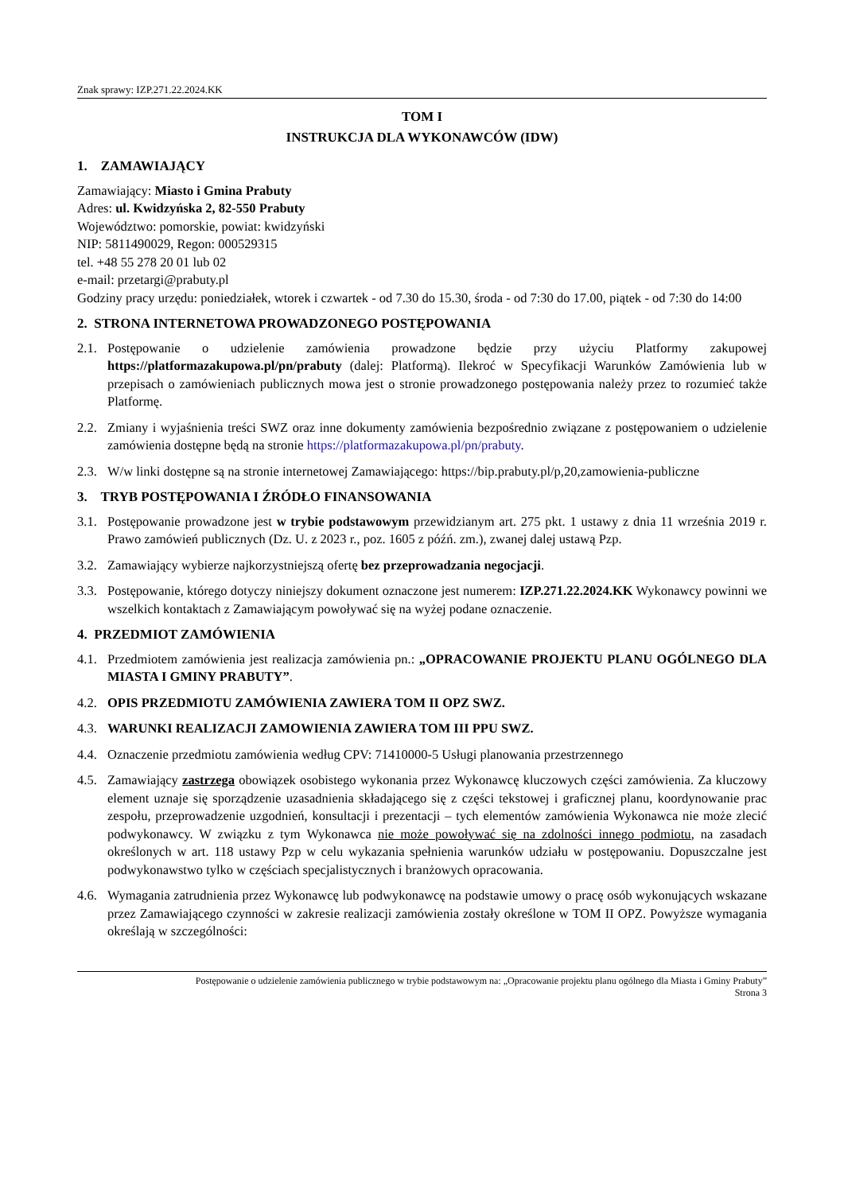Znak sprawy: IZP.271.22.2024.KK
TOM I
INSTRUKCJA DLA WYKONAWCÓW (IDW)
1. ZAMAWIAJĄCY
Zamawiający: Miasto i Gmina Prabuty
Adres: ul. Kwidzyńska 2, 82-550 Prabuty
Województwo: pomorskie, powiat: kwidzyński
NIP: 5811490029, Regon: 000529315
tel. +48 55 278 20 01 lub 02
e-mail: przetargi@prabuty.pl
Godziny pracy urzędu: poniedziałek, wtorek i czwartek - od 7.30 do 15.30, środa - od 7:30 do 17.00, piątek - od 7:30 do 14:00
2. STRONA INTERNETOWA PROWADZONEGO POSTĘPOWANIA
2.1. Postępowanie o udzielenie zamówienia prowadzone będzie przy użyciu Platformy zakupowej https://platformazakupowa.pl/pn/prabuty (dalej: Platformą). Ilekroć w Specyfikacji Warunków Zamówienia lub w przepisach o zamówieniach publicznych mowa jest o stronie prowadzonego postępowania należy przez to rozumieć także Platformę.
2.2. Zmiany i wyjaśnienia treści SWZ oraz inne dokumenty zamówienia bezpośrednio związane z postępowaniem o udzielenie zamówienia dostępne będą na stronie https://platformazakupowa.pl/pn/prabuty.
2.3. W/w linki dostępne są na stronie internetowej Zamawiającego: https://bip.prabuty.pl/p,20,zamowienia-publiczne
3. TRYB POSTĘPOWANIA I ŹRÓDŁO FINANSOWANIA
3.1. Postępowanie prowadzone jest w trybie podstawowym przewidzianym art. 275 pkt. 1 ustawy z dnia 11 września 2019 r. Prawo zamówień publicznych (Dz. U. z 2023 r., poz. 1605 z późń. zm.), zwanej dalej ustawą Pzp.
3.2. Zamawiający wybierze najkorzystniejszą ofertę bez przeprowadzania negocjacji.
3.3. Postępowanie, którego dotyczy niniejszy dokument oznaczone jest numerem: IZP.271.22.2024.KK Wykonawcy powinni we wszelkich kontaktach z Zamawiającym powoływać się na wyżej podane oznaczenie.
4. PRZEDMIOT ZAMÓWIENIA
4.1. Przedmiotem zamówienia jest realizacja zamówienia pn.: „OPRACOWANIE PROJEKTU PLANU OGÓLNEGO DLA MIASTA I GMINY PRABUTY”.
4.2. OPIS PRZEDMIOTU ZAMÓWIENIA ZAWIERA TOM II OPZ SWZ.
4.3. WARUNKI REALIZACJI ZAMOWIENIA ZAWIERA TOM III PPU SWZ.
4.4. Oznaczenie przedmiotu zamówienia według CPV: 71410000-5 Usługi planowania przestrzennego
4.5. Zamawiający zastrzega obowiązek osobistego wykonania przez Wykonawcę kluczowych części zamówienia. Za kluczowy element uznaje się sporządzenie uzasadnienia składającego się z części tekstowej i graficznej planu, koordynowanie prac zespołu, przeprowadzenie uzgodnień, konsultacji i prezentacji – tych elementów zamówienia Wykonawca nie może zlecić podwykonawcy. W związku z tym Wykonawca nie może powoływać się na zdolności innego podmiotu, na zasadach określonych w art. 118 ustawy Pzp w celu wykazania spełnienia warunków udziału w postępowaniu. Dopuszczalne jest podwykonawstwo tylko w częściach specjalistycznych i branżowych opracowania.
4.6. Wymagania zatrudnienia przez Wykonawcę lub podwykonawcę na podstawie umowy o pracę osób wykonujących wskazane przez Zamawiającego czynności w zakresie realizacji zamówienia zostały określone w TOM II OPZ. Powyższe wymagania określają w szczególności:
Postępowanie o udzielenie zamówienia publicznego w trybie podstawowym na: „Opracowanie projektu planu ogólnego dla Miasta i Gminy Prabuty”
Strona 3